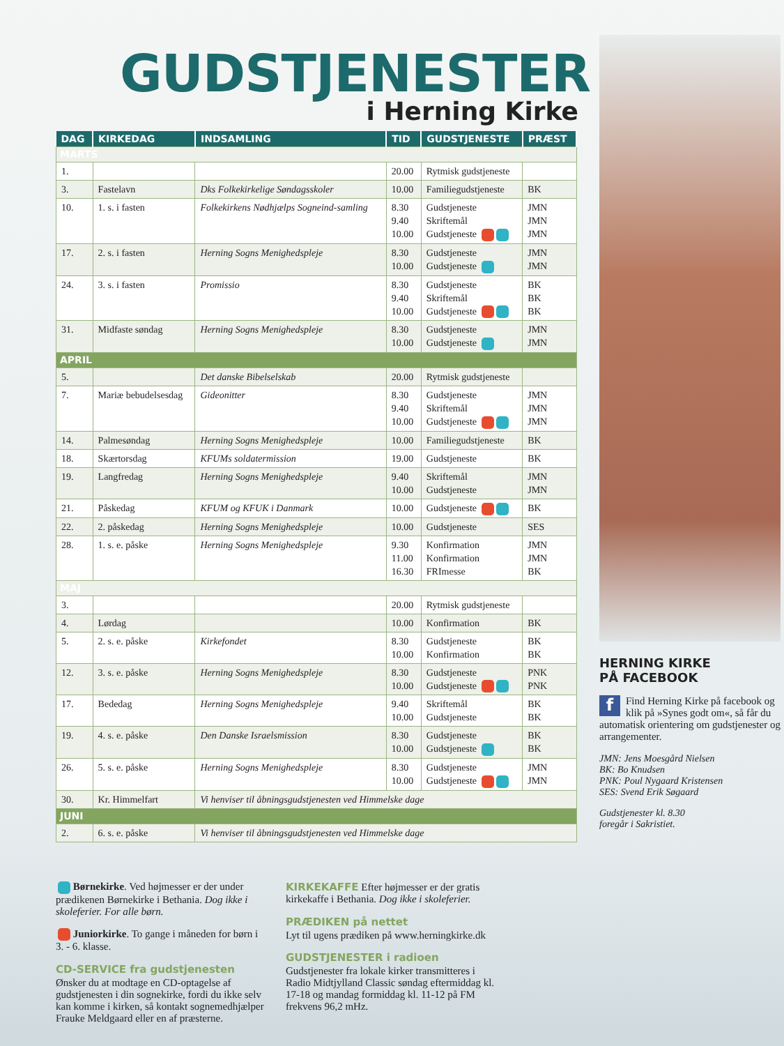GUDSTJENESTER
i Herning Kirke
| DAG | KIRKEDAG | INDSAMLING | TID | GUDSTJENESTE | PRÆST |
| --- | --- | --- | --- | --- | --- |
| MARTS | | | | | |
| 1. | | | 20.00 | Rytmisk gudstjeneste | |
| 3. | Fastelavn | Dks Folkekirkelige Søndagsskoler | 10.00 | Familiegudstjeneste | BK |
| 10. | 1. s. i fasten | Folkekirkens Nødhjælps Sogneind-samling | 8.30 9.40 10.00 | Gudstjeneste Skriftemål Gudstjeneste | JMN JMN JMN |
| 17. | 2. s. i fasten | Herning Sogns Menighedspleje | 8.30 10.00 | Gudstjeneste Gudstjeneste | JMN JMN |
| 24. | 3. s. i fasten | Promissio | 8.30 9.40 10.00 | Gudstjeneste Skriftemål Gudstjeneste | BK BK BK |
| 31. | Midfaste søndag | Herning Sogns Menighedspleje | 8.30 10.00 | Gudstjeneste Gudstjeneste | JMN JMN |
| APRIL | | | | | |
| 5. | | Det danske Bibelselskab | 20.00 | Rytmisk gudstjeneste | |
| 7. | Mariæ bebudelsesdag | Gideonitter | 8.30 9.40 10.00 | Gudstjeneste Skriftemål Gudstjeneste | JMN JMN JMN |
| 14. | Palmesøndag | Herning Sogns Menighedspleje | 10.00 | Familiegudstjeneste | BK |
| 18. | Skærtorsdag | KFUMs soldatermission | 19.00 | Gudstjeneste | BK |
| 19. | Langfredag | Herning Sogns Menighedspleje | 9.40 10.00 | Skriftemål Gudstjeneste | JMN JMN |
| 21. | Påskedag | KFUM og KFUK i Danmark | 10.00 | Gudstjeneste | BK |
| 22. | 2. påskedag | Herning Sogns Menighedspleje | 10.00 | Gudstjeneste | SES |
| 28. | 1. s. e. påske | Herning Sogns Menighedspleje | 9.30 11.00 16.30 | Konfirmation Konfirmation FRImesse | JMN JMN BK |
| MAJ | | | | | |
| 3. | | | 20.00 | Rytmisk gudstjeneste | |
| 4. | Lørdag | | 10.00 | Konfirmation | BK |
| 5. | 2. s. e. påske | Kirkefondet | 8.30 10.00 | Gudstjeneste Konfirmation | BK BK |
| 12. | 3. s. e. påske | Herning Sogns Menighedspleje | 8.30 10.00 | Gudstjeneste Gudstjeneste | PNK PNK |
| 17. | Bededag | Herning Sogns Menighedspleje | 9.40 10.00 | Skriftemål Gudstjeneste | BK BK |
| 19. | 4. s. e. påske | Den Danske Israelsmission | 8.30 10.00 | Gudstjeneste Gudstjeneste | BK BK |
| 26. | 5. s. e. påske | Herning Sogns Menighedspleje | 8.30 10.00 | Gudstjeneste Gudstjeneste | JMN JMN |
| 30. | Kr. Himmelfart | Vi henviser til åbningsgudstjenesten ved Himmelske dage | | | |
| JUNI | | | | | |
| 2. | 6. s. e. påske | Vi henviser til åbningsgudstjenesten ved Himmelske dage | | | |
Børnekirke. Ved højmesser er der under prædikenen Børnekirke i Bethania. Dog ikke i skoleferier. For alle børn.
Juniorkirke. To gange i måneden for børn i 3. - 6. klasse.
CD-SERVICE fra gudstjenesten
Ønsker du at modtage en CD-optagelse af gudstjenesten i din sognekirke, fordi du ikke selv kan komme i kirken, så kontakt sognemedhjælper Frauke Meldgaard eller en af præsterne.
KIRKEKAFFE Efter højmesser er der gratis kirkekaffe i Bethania. Dog ikke i skoleferier.
PRÆDIKEN på nettet
Lyt til ugens prædiken på www.herningkirke.dk
GUDSTJENESTER i radioen
Gudstjenester fra lokale kirker transmitteres i Radio Midtjylland Classic søndag eftermiddag kl. 17-18 og mandag formiddag kl. 11-12 på FM frekvens 96,2 mHz.
HERNING KIRKE
PÅ FACEBOOK
f Find Herning Kirke på facebook og klik på »Synes godt om«, så får du automatisk orientering om gudstjenester og arrangementer.
JMN: Jens Moesgård Nielsen
BK: Bo Knudsen
PNK: Poul Nygaard Kristensen
SES: Svend Erik Søgaard
Gudstjenester kl. 8.30
foregår i Sakristiet.